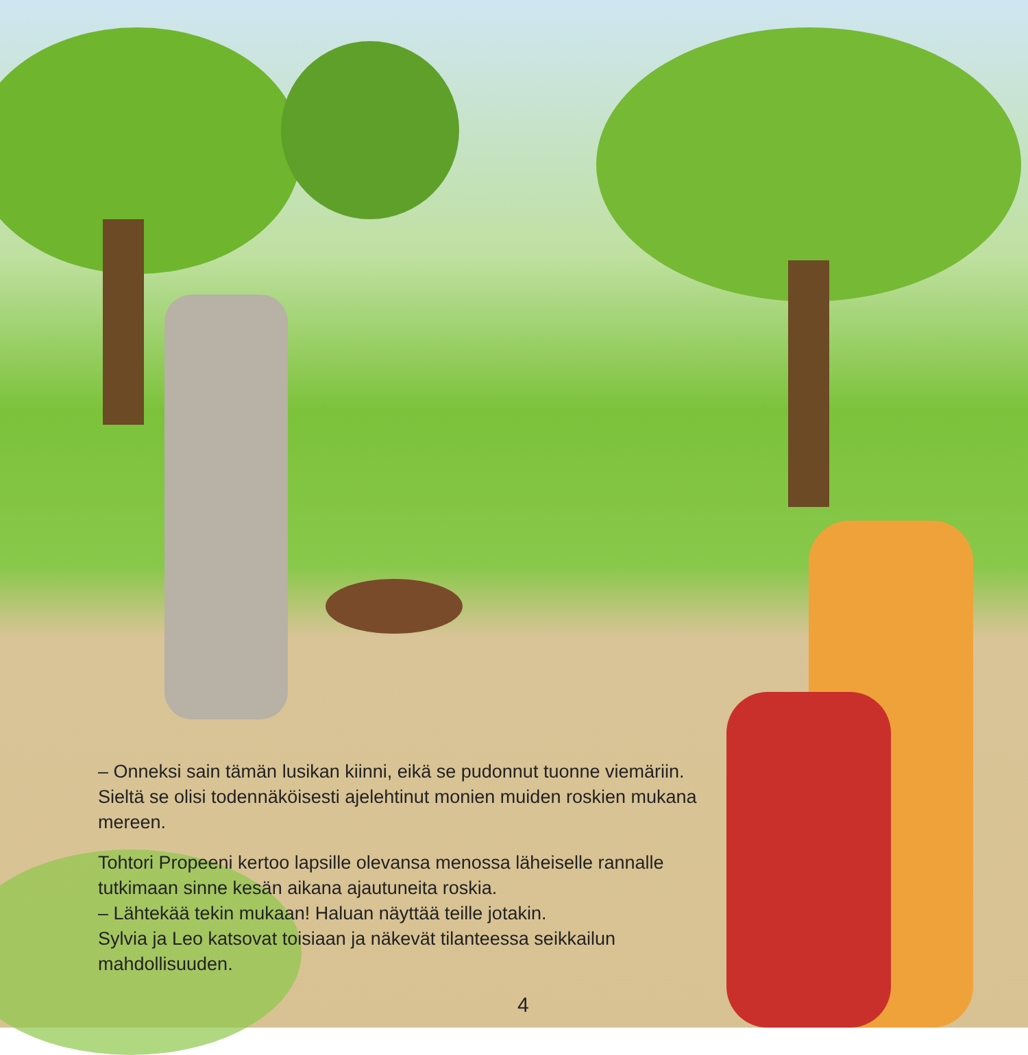– Onneksi sain tämän lusikan kiinni, eikä se pudonnut tuonne viemäriin. Sieltä se olisi todennäköisesti ajelehtinut monien muiden roskien mukana mereen.
Tohtori Propeeni kertoo lapsille olevansa menossa läheiselle rannalle tutkimaan sinne kesän aikana ajautuneita roskia.
– Lähtekää tekin mukaan! Haluan näyttää teille jotakin.
Sylvia ja Leo katsovat toisiaan ja näkevät tilanteessa seikkailun mahdollisuuden.
4